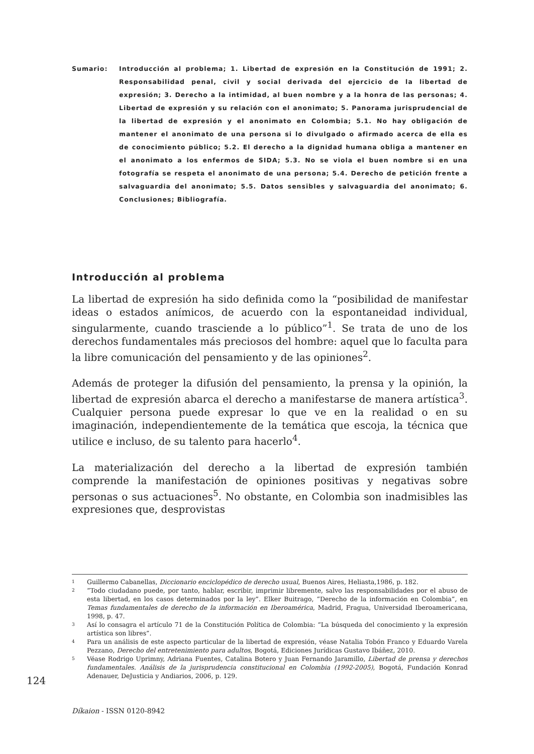Sumario: Introducción al problema; 1. Libertad de expresión en la Constitución de 1991; 2. Responsabilidad penal, civil y social derivada del ejercicio de la libertad de expresión; 3. Derecho a la intimidad, al buen nombre y a la honra de las personas; 4. Libertad de expresión y su relación con el anonimato; 5. Panorama jurisprudencial de la libertad de expresión y el anonimato en Colombia; 5.1. No hay obligación de mantener el anonimato de una persona si lo divulgado o afirmado acerca de ella es de conocimiento público; 5.2. El derecho a la dignidad humana obliga a mantener en el anonimato a los enfermos de SIDA; 5.3. No se viola el buen nombre si en una fotografía se respeta el anonimato de una persona; 5.4. Derecho de petición frente a salvaguardia del anonimato; 5.5. Datos sensibles y salvaguardia del anonimato; 6. Conclusiones; Bibliografía.
Introducción al problema
La libertad de expresión ha sido definida como la “posibilidad de manifestar ideas o estados anímicos, de acuerdo con la espontaneidad individual, singularmente, cuando trasciende a lo público”<sup>1</sup>. Se trata de uno de los derechos fundamentales más preciosos del hombre: aquel que lo faculta para la libre comunicación del pensamiento y de las opiniones<sup>2</sup>.
Además de proteger la difusión del pensamiento, la prensa y la opinión, la libertad de expresión abarca el derecho a manifestarse de manera artística<sup>3</sup>. Cualquier persona puede expresar lo que ve en la realidad o en su imaginación, independientemente de la temática que escoja, la técnica que utilice e incluso, de su talento para hacerlo<sup>4</sup>.
La materialización del derecho a la libertad de expresión también comprende la manifestación de opiniones positivas y negativas sobre personas o sus actuaciones<sup>5</sup>. No obstante, en Colombia son inadmisibles las expresiones que, desprovistas
1 Guillermo Cabanellas, Diccionario enciclopédico de derecho usual, Buenos Aires, Heliasta,1986, p. 182.
2 “Todo ciudadano puede, por tanto, hablar, escribir, imprimir libremente, salvo las responsabilidades por el abuso de esta libertad, en los casos determinados por la ley”. Elker Buitrago, “Derecho de la información en Colombia”, en Temas fundamentales de derecho de la información en Iberoamérica, Madrid, Fragua, Universidad Iberoamericana, 1998, p. 47.
3 Así lo consagra el artículo 71 de la Constitución Política de Colombia: “La búsqueda del conocimiento y la expresión artística son libres”.
4 Para un análisis de este aspecto particular de la libertad de expresión, véase Natalia Tobón Franco y Eduardo Varela Pezzano, Derecho del entretenimiento para adultos, Bogotá, Ediciones Jurídicas Gustavo Ibáñez, 2010.
5 Véase Rodrigo Uprimny, Adriana Fuentes, Catalina Botero y Juan Fernando Jaramillo, Libertad de prensa y derechos fundamentales. Análisis de la jurisprudencia constitucional en Colombia (1992-2005), Bogotá, Fundación Konrad Adenauer, DeJusticia y Andiarios, 2006, p. 129.
124
Díkaion - ISSN 0120-8942